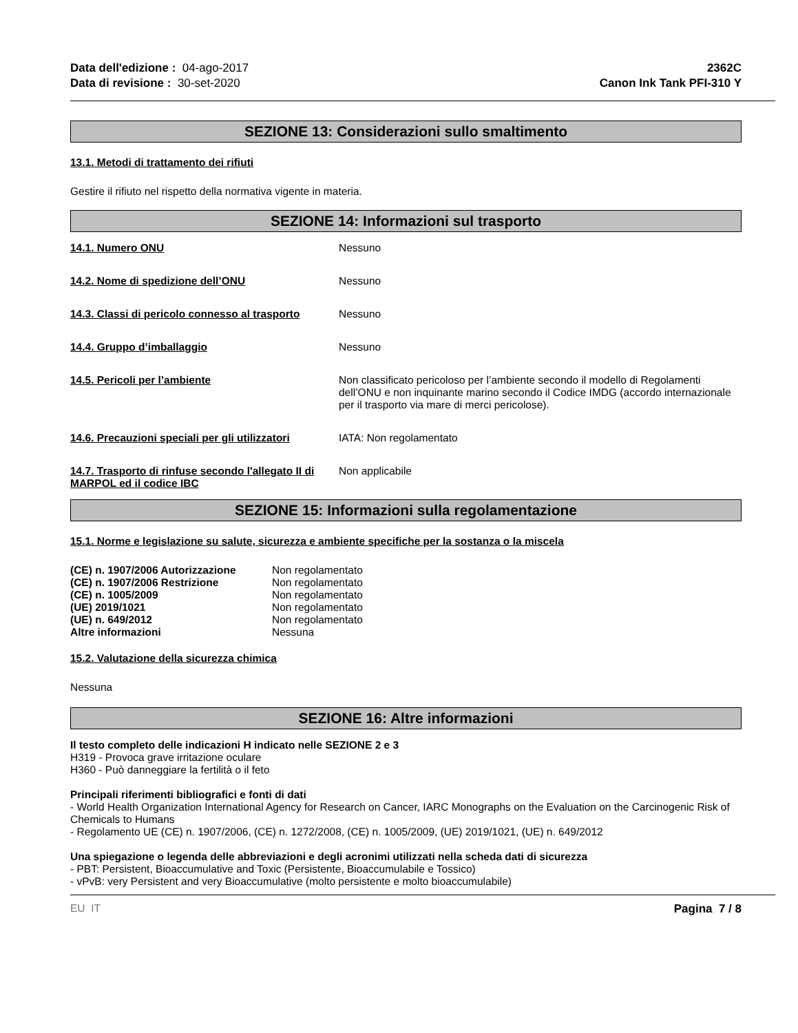Data dell'edizione : 04-ago-2017
Data di revisione : 30-set-2020
2362C
Canon Ink Tank PFI-310 Y
SEZIONE 13: Considerazioni sullo smaltimento
13.1. Metodi di trattamento dei rifiuti
Gestire il rifiuto nel rispetto della normativa vigente in materia.
SEZIONE 14: Informazioni sul trasporto
| 14.1. Numero ONU | Nessuno |
| 14.2. Nome di spedizione dell’ONU | Nessuno |
| 14.3. Classi di pericolo connesso al trasporto | Nessuno |
| 14.4. Gruppo d’imballaggio | Nessuno |
| 14.5. Pericoli per l’ambiente | Non classificato pericoloso per l’ambiente secondo il modello di Regolamenti dell’ONU e non inquinante marino secondo il Codice IMDG (accordo internazionale per il trasporto via mare di merci pericolose). |
| 14.6. Precauzioni speciali per gli utilizzatori | IATA: Non regolamentato |
| 14.7. Trasporto di rinfuse secondo l'allegato II di MARPOL ed il codice IBC | Non applicabile |
SEZIONE 15: Informazioni sulla regolamentazione
15.1. Norme e legislazione su salute, sicurezza e ambiente specifiche per la sostanza o la miscela
| (CE) n. 1907/2006 Autorizzazione | Non regolamentato |
| (CE) n. 1907/2006 Restrizione | Non regolamentato |
| (CE) n. 1005/2009 | Non regolamentato |
| (UE) 2019/1021 | Non regolamentato |
| (UE) n. 649/2012 | Non regolamentato |
| Altre informazioni | Nessuna |
15.2. Valutazione della sicurezza chimica
Nessuna
SEZIONE 16: Altre informazioni
Il testo completo delle indicazioni H indicato nelle SEZIONE 2 e 3
H319 - Provoca grave irritazione oculare
H360 - Può danneggiare la fertilità o il feto
Principali riferimenti bibliografici e fonti di dati
- World Health Organization International Agency for Research on Cancer, IARC Monographs on the Evaluation on the Carcinogenic Risk of Chemicals to Humans
- Regolamento UE (CE) n. 1907/2006, (CE) n. 1272/2008, (CE) n. 1005/2009, (UE) 2019/1021, (UE) n. 649/2012
Una spiegazione o legenda delle abbreviazioni e degli acronimi utilizzati nella scheda dati di sicurezza
- PBT: Persistent, Bioaccumulative and Toxic (Persistente, Bioaccumulabile e Tossico)
- vPvB: very Persistent and very Bioaccumulative (molto persistente e molto bioaccumulabile)
EU IT Pagina 7 / 8